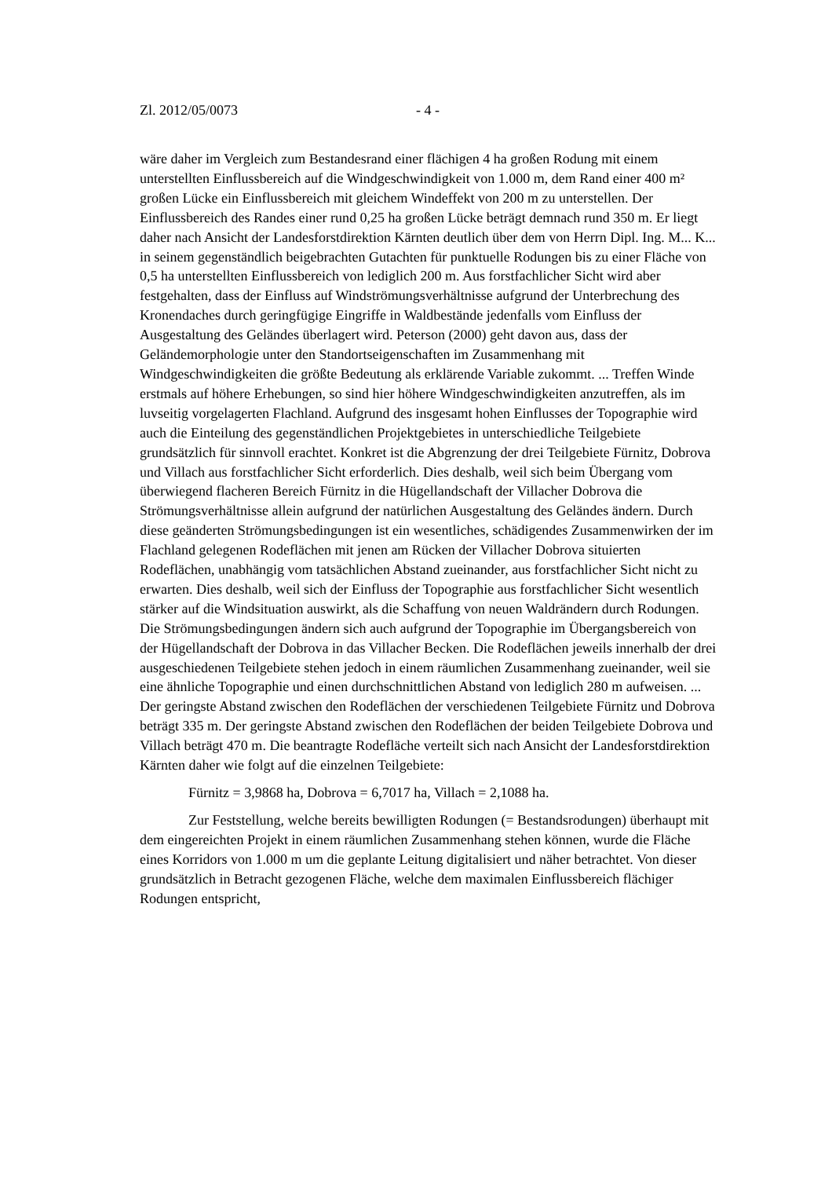Zl. 2012/05/0073 - 4 -
wäre daher im Vergleich zum Bestandesrand einer flächigen 4 ha großen Rodung mit einem unterstellten Einflussbereich auf die Windgeschwindigkeit von 1.000 m, dem Rand einer 400 m² großen Lücke ein Einflussbereich mit gleichem Windeffekt von 200 m zu unterstellen. Der Einflussbereich des Randes einer rund 0,25 ha großen Lücke beträgt demnach rund 350 m. Er liegt daher nach Ansicht der Landesforstdirektion Kärnten deutlich über dem von Herrn Dipl. Ing. M... K... in seinem gegenständlich beigebrachten Gutachten für punktuelle Rodungen bis zu einer Fläche von 0,5 ha unterstellten Einflussbereich von lediglich 200 m. Aus forstfachlicher Sicht wird aber festgehalten, dass der Einfluss auf Windströmungsverhältnisse aufgrund der Unterbrechung des Kronendaches durch geringfügige Eingriffe in Waldbestände jedenfalls vom Einfluss der Ausgestaltung des Geländes überlagert wird. Peterson (2000) geht davon aus, dass der Geländemorphologie unter den Standortseigenschaften im Zusammenhang mit Windgeschwindigkeiten die größte Bedeutung als erklärende Variable zukommt. ... Treffen Winde erstmals auf höhere Erhebungen, so sind hier höhere Windgeschwindigkeiten anzutreffen, als im luvseitig vorgelagerten Flachland. Aufgrund des insgesamt hohen Einflusses der Topographie wird auch die Einteilung des gegenständlichen Projektgebietes in unterschiedliche Teilgebiete grundsätzlich für sinnvoll erachtet. Konkret ist die Abgrenzung der drei Teilgebiete Fürnitz, Dobrova und Villach aus forstfachlicher Sicht erforderlich. Dies deshalb, weil sich beim Übergang vom überwiegend flacheren Bereich Fürnitz in die Hügellandschaft der Villacher Dobrova die Strömungsverhältnisse allein aufgrund der natürlichen Ausgestaltung des Geländes ändern. Durch diese geänderten Strömungsbedingungen ist ein wesentliches, schädigendes Zusammenwirken der im Flachland gelegenen Rodeflächen mit jenen am Rücken der Villacher Dobrova situierten Rodeflächen, unabhängig vom tatsächlichen Abstand zueinander, aus forstfachlicher Sicht nicht zu erwarten. Dies deshalb, weil sich der Einfluss der Topographie aus forstfachlicher Sicht wesentlich stärker auf die Windsituation auswirkt, als die Schaffung von neuen Waldrändern durch Rodungen. Die Strömungsbedingungen ändern sich auch aufgrund der Topographie im Übergangsbereich von der Hügellandschaft der Dobrova in das Villacher Becken. Die Rodeflächen jeweils innerhalb der drei ausgeschiedenen Teilgebiete stehen jedoch in einem räumlichen Zusammenhang zueinander, weil sie eine ähnliche Topographie und einen durchschnittlichen Abstand von lediglich 280 m aufweisen. ... Der geringste Abstand zwischen den Rodeflächen der verschiedenen Teilgebiete Fürnitz und Dobrova beträgt 335 m. Der geringste Abstand zwischen den Rodeflächen der beiden Teilgebiete Dobrova und Villach beträgt 470 m. Die beantragte Rodefläche verteilt sich nach Ansicht der Landesforstdirektion Kärnten daher wie folgt auf die einzelnen Teilgebiete:
Fürnitz = 3,9868 ha, Dobrova = 6,7017 ha, Villach = 2,1088 ha.
Zur Feststellung, welche bereits bewilligten Rodungen (= Bestandsrodungen) überhaupt mit dem eingereichten Projekt in einem räumlichen Zusammenhang stehen können, wurde die Fläche eines Korridors von 1.000 m um die geplante Leitung digitalisiert und näher betrachtet. Von dieser grundsätzlich in Betracht gezogenen Fläche, welche dem maximalen Einflussbereich flächiger Rodungen entspricht,